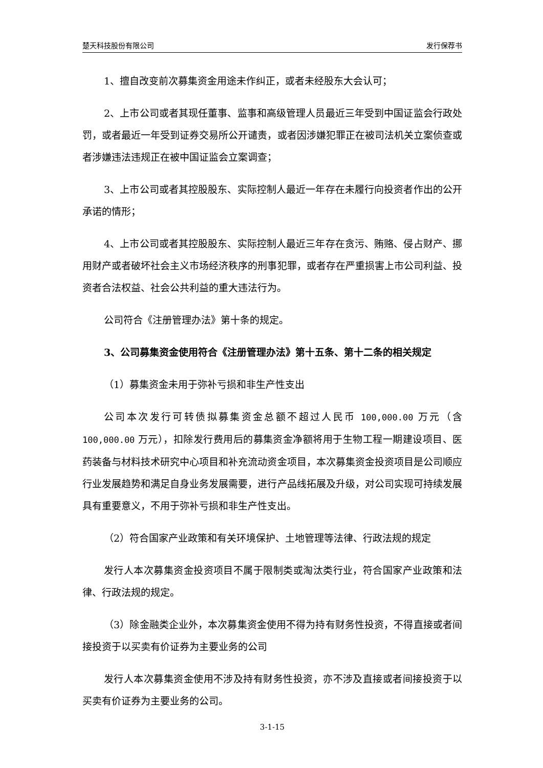楚天科技股份有限公司 发行保荐书
1、擅自改变前次募集资金用途未作纠正，或者未经股东大会认可；
2、上市公司或者其现任董事、监事和高级管理人员最近三年受到中国证监会行政处罚，或者最近一年受到证券交易所公开谴责，或者因涉嫌犯罪正在被司法机关立案侦查或者涉嫌违法违规正在被中国证监会立案调查；
3、上市公司或者其控股股东、实际控制人最近一年存在未履行向投资者作出的公开承诺的情形；
4、上市公司或者其控股股东、实际控制人最近三年存在贪污、贿赂、侵占财产、挪用财产或者破坏社会主义市场经济秩序的刑事犯罪，或者存在严重损害上市公司利益、投资者合法权益、社会公共利益的重大违法行为。
公司符合《注册管理办法》第十条的规定。
3、公司募集资金使用符合《注册管理办法》第十五条、第十二条的相关规定
（1）募集资金未用于弥补亏损和非生产性支出
公司本次发行可转债拟募集资金总额不超过人民币 100,000.00 万元（含 100,000.00 万元），扣除发行费用后的募集资金净额将用于生物工程一期建设项目、医药装备与材料技术研究中心项目和补充流动资金项目，本次募集资金投资项目是公司顺应行业发展趋势和满足自身业务发展需要，进行产品线拓展及升级，对公司实现可持续发展具有重要意义，不用于弥补亏损和非生产性支出。
（2）符合国家产业政策和有关环境保护、土地管理等法律、行政法规的规定
发行人本次募集资金投资项目不属于限制类或淘汰类行业，符合国家产业政策和法律、行政法规的规定。
（3）除金融类企业外，本次募集资金使用不得为持有财务性投资，不得直接或者间接投资于以买卖有价证券为主要业务的公司
发行人本次募集资金使用不涉及持有财务性投资，亦不涉及直接或者间接投资于以买卖有价证券为主要业务的公司。
3-1-15